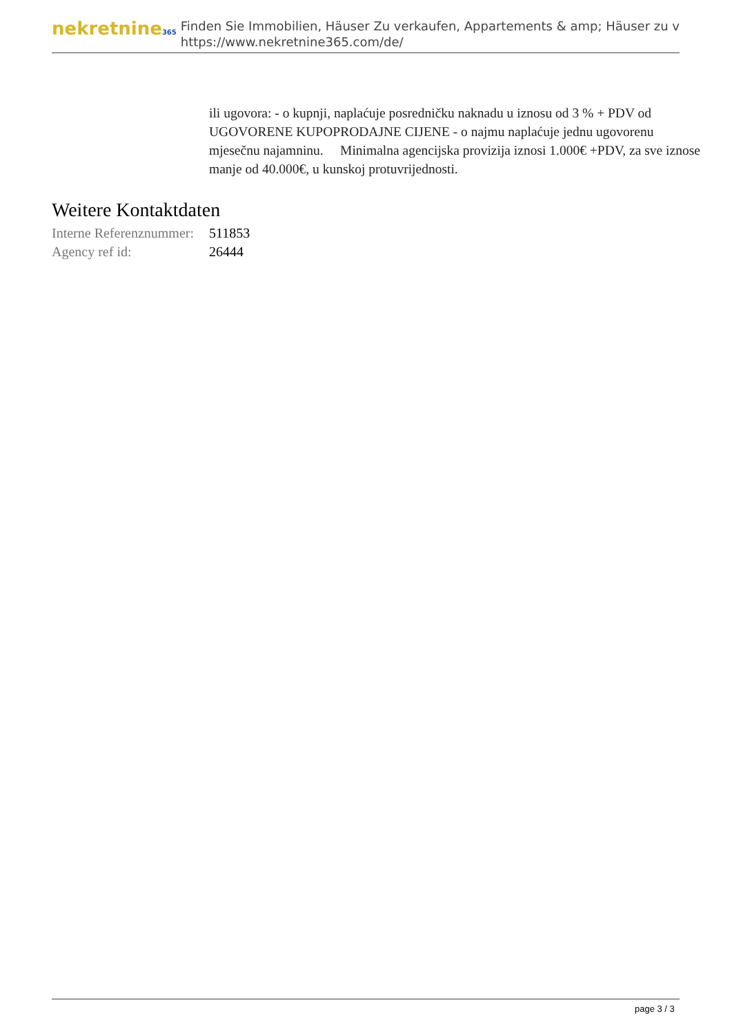nekretnine365
Finden Sie Immobilien, Häuser Zu verkaufen, Appartements & amp; Häuser zu v
https://www.nekretnine365.com/de/
ili ugovora: - o kupnji, naplaćuje posredničku naknadu u iznosu od 3 % + PDV od UGOVORENE KUPOPRODAJNE CIJENE - o najmu naplaćuje jednu ugovorenu mjesečnu najamninu. Minimalna agencijska provizija iznosi 1.000€ +PDV, za sve iznose manje od 40.000€, u kunskoj protuvrijednosti.
Weitere Kontaktdaten
| Interne Referenznummer: | 511853 |
| Agency ref id: | 26444 |
page 3 / 3